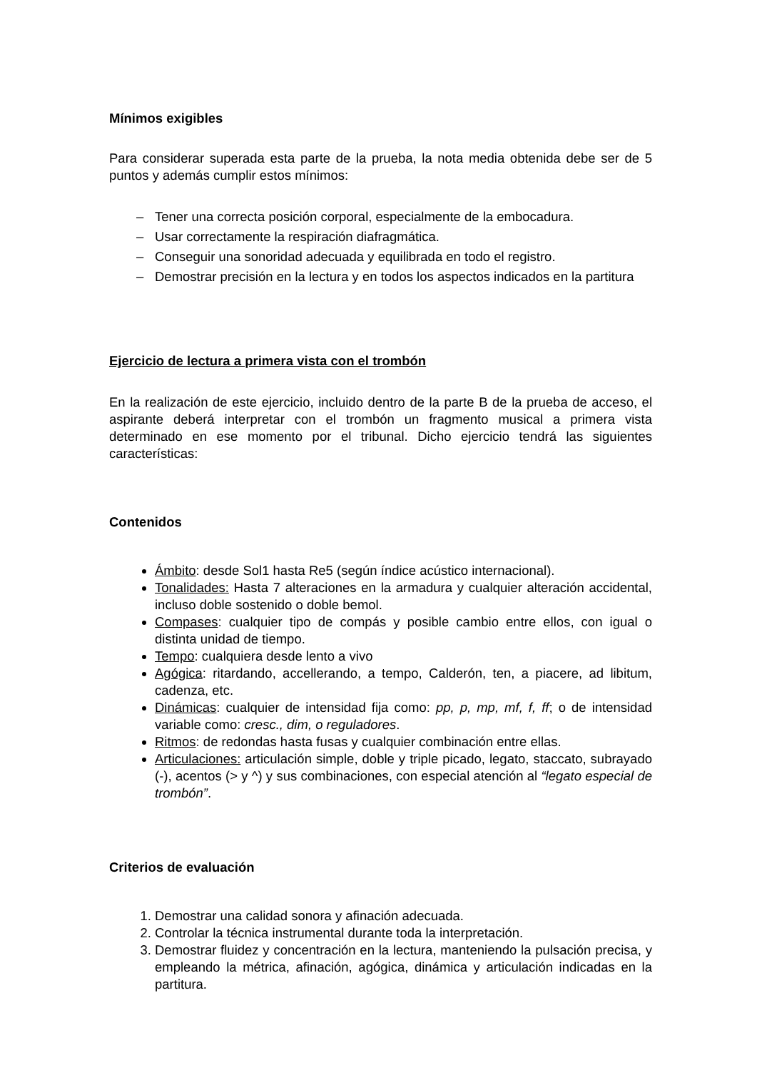Mínimos exigibles
Para considerar superada esta parte de la prueba, la nota media obtenida debe ser de 5 puntos y además cumplir estos mínimos:
– Tener una correcta posición corporal, especialmente de la embocadura.
– Usar correctamente la respiración diafragmática.
– Conseguir una sonoridad adecuada y equilibrada en todo el registro.
– Demostrar precisión en la lectura y en todos los aspectos indicados en la partitura
Ejercicio de lectura a primera vista con el trombón
En la realización de este ejercicio, incluido dentro de la parte B de la prueba de acceso, el aspirante deberá interpretar con el trombón un fragmento musical a primera vista determinado en ese momento por el tribunal. Dicho ejercicio tendrá las siguientes características:
Contenidos
Ámbito: desde Sol1 hasta Re5 (según índice acústico internacional).
Tonalidades: Hasta 7 alteraciones en la armadura y cualquier alteración accidental, incluso doble sostenido o doble bemol.
Compases: cualquier tipo de compás y posible cambio entre ellos, con igual o distinta unidad de tiempo.
Tempo: cualquiera desde lento a vivo
Agógica: ritardando, accellerando, a tempo, Calderón, ten, a piacere, ad libitum, cadenza, etc.
Dinámicas: cualquier de intensidad fija como: pp, p, mp, mf, f, ff; o de intensidad variable como: cresc., dim, o reguladores.
Ritmos: de redondas hasta fusas y cualquier combinación entre ellas.
Articulaciones: articulación simple, doble y triple picado, legato, staccato, subrayado (-), acentos (> y ^) y sus combinaciones, con especial atención al “legato especial de trombón”.
Criterios de evaluación
1. Demostrar una calidad sonora y afinación adecuada.
2. Controlar la técnica instrumental durante toda la interpretación.
3. Demostrar fluidez y concentración en la lectura, manteniendo la pulsación precisa, y empleando la métrica, afinación, agógica, dinámica y articulación indicadas en la partitura.